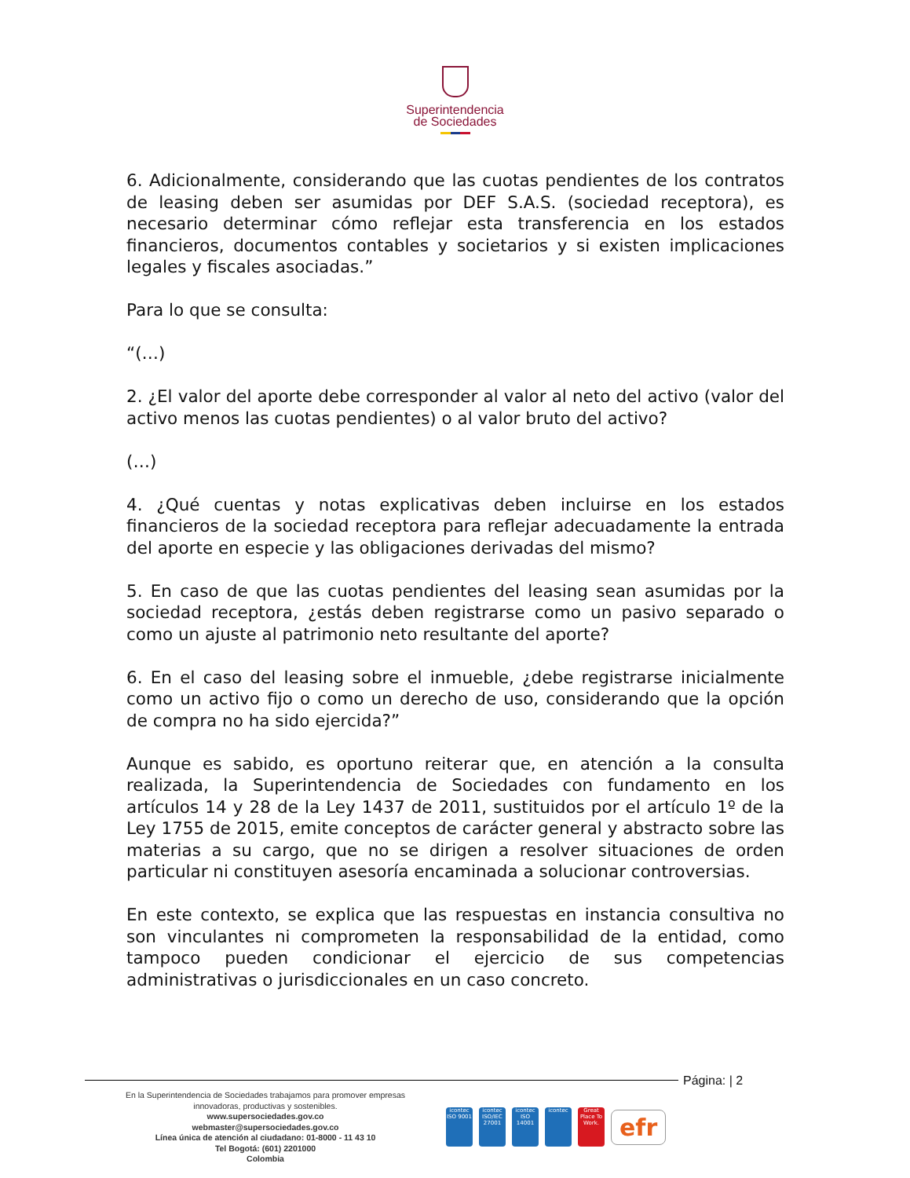Superintendencia
de Sociedades
6. Adicionalmente, considerando que las cuotas pendientes de los contratos de leasing deben ser asumidas por DEF S.A.S. (sociedad receptora), es necesario determinar cómo reflejar esta transferencia en los estados financieros, documentos contables y societarios y si existen implicaciones legales y fiscales asociadas.”
Para lo que se consulta:
“(…)
2. ¿El valor del aporte debe corresponder al valor al neto del activo (valor del activo menos las cuotas pendientes) o al valor bruto del activo?
(…)
4. ¿Qué cuentas y notas explicativas deben incluirse en los estados financieros de la sociedad receptora para reflejar adecuadamente la entrada del aporte en especie y las obligaciones derivadas del mismo?
5. En caso de que las cuotas pendientes del leasing sean asumidas por la sociedad receptora, ¿estás deben registrarse como un pasivo separado o como un ajuste al patrimonio neto resultante del aporte?
6. En el caso del leasing sobre el inmueble, ¿debe registrarse inicialmente como un activo fijo o como un derecho de uso, considerando que la opción de compra no ha sido ejercida?”
Aunque es sabido, es oportuno reiterar que, en atención a la consulta realizada, la Superintendencia de Sociedades con fundamento en los artículos 14 y 28 de la Ley 1437 de 2011, sustituidos por el artículo 1º de la Ley 1755 de 2015, emite conceptos de carácter general y abstracto sobre las materias a su cargo, que no se dirigen a resolver situaciones de orden particular ni constituyen asesoría encaminada a solucionar controversias.
En este contexto, se explica que las respuestas en instancia consultiva no son vinculantes ni comprometen la responsabilidad de la entidad, como tampoco pueden condicionar el ejercicio de sus competencias administrativas o jurisdiccionales en un caso concreto.
Página: | 2
En la Superintendencia de Sociedades trabajamos para promover empresas innovadoras, productivas y sostenibles.
www.supersociedades.gov.co
webmaster@supersociedades.gov.co
Línea única de atención al ciudadano: 01-8000 - 11 43 10
Tel Bogotá: (601) 2201000
Colombia
icontec ISO 9001
icontec ISO/IEC 27001
icontec ISO 14001
icontec
Great Place To Work.
efr